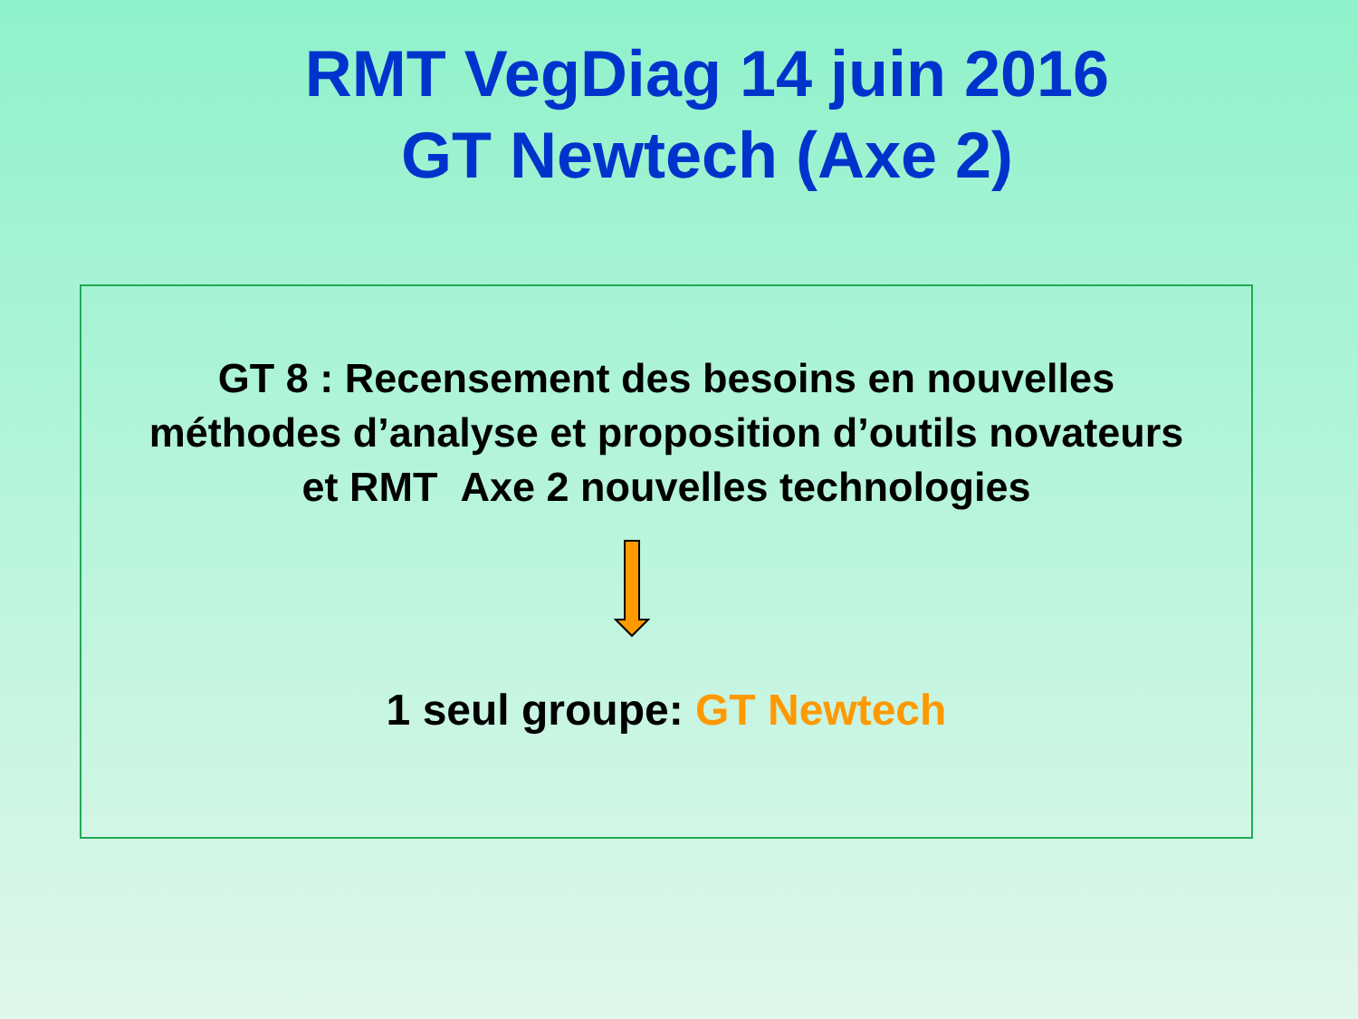RMT VegDiag 14 juin 2016
GT Newtech (Axe 2)
GT 8 : Recensement des besoins en nouvelles
méthodes d’analyse et proposition d’outils novateurs
et RMT Axe 2 nouvelles technologies
1 seul groupe: GT Newtech